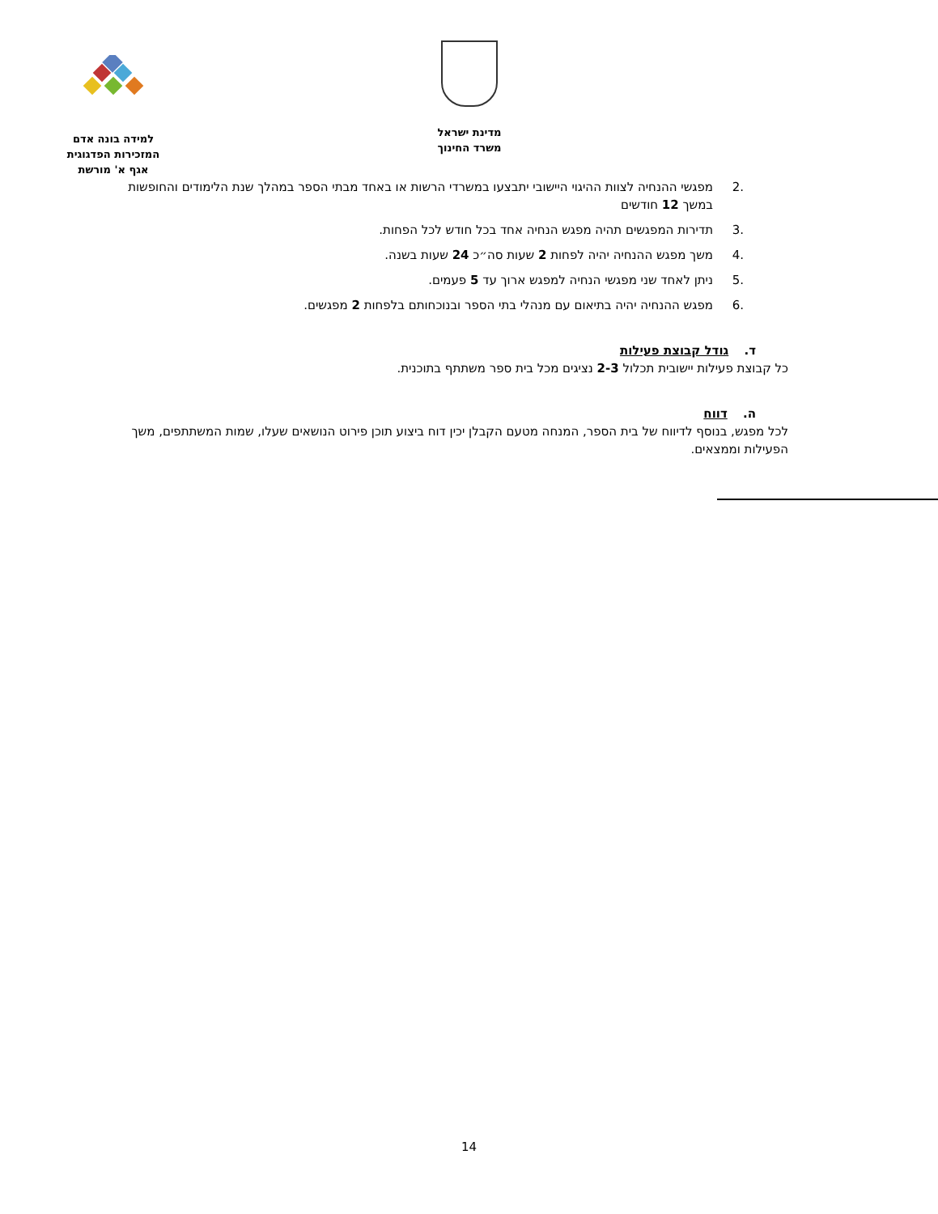למידה בונה אדם
המזכירות הפדגוגית
אגף א' מורשת
מדינת ישראל
משרד החינוך
.2 מפגשי ההנחיה לצוות ההיגוי היישובי יתבצעו במשרדי הרשות או באחד מבתי הספר במהלך שנת הלימודים והחופשות במשך 12 חודשים
.3 תדירות המפגשים תהיה מפגש הנחיה אחד בכל חודש לכל הפחות.
.4 משך מפגש ההנחיה יהיה לפחות 2 שעות סה״כ 24 שעות בשנה.
.5 ניתן לאחד שני מפגשי הנחיה למפגש ארוך עד 5 פעמים.
.6 מפגש ההנחיה יהיה בתיאום עם מנהלי בתי הספר ובנוכחותם בלפחות 2 מפגשים.
ד. גודל קבוצת פעילות
כל קבוצת פעילות יישובית תכלול 2-3 נציגים מכל בית ספר משתתף בתוכנית.
ה. דווח
לכל מפגש, בנוסף לדיווח של בית הספר, המנחה מטעם הקבלן יכין דוח ביצוע תוכן פירוט הנושאים שעלו, שמות המשתתפים, משך הפעילות וממצאים.
14